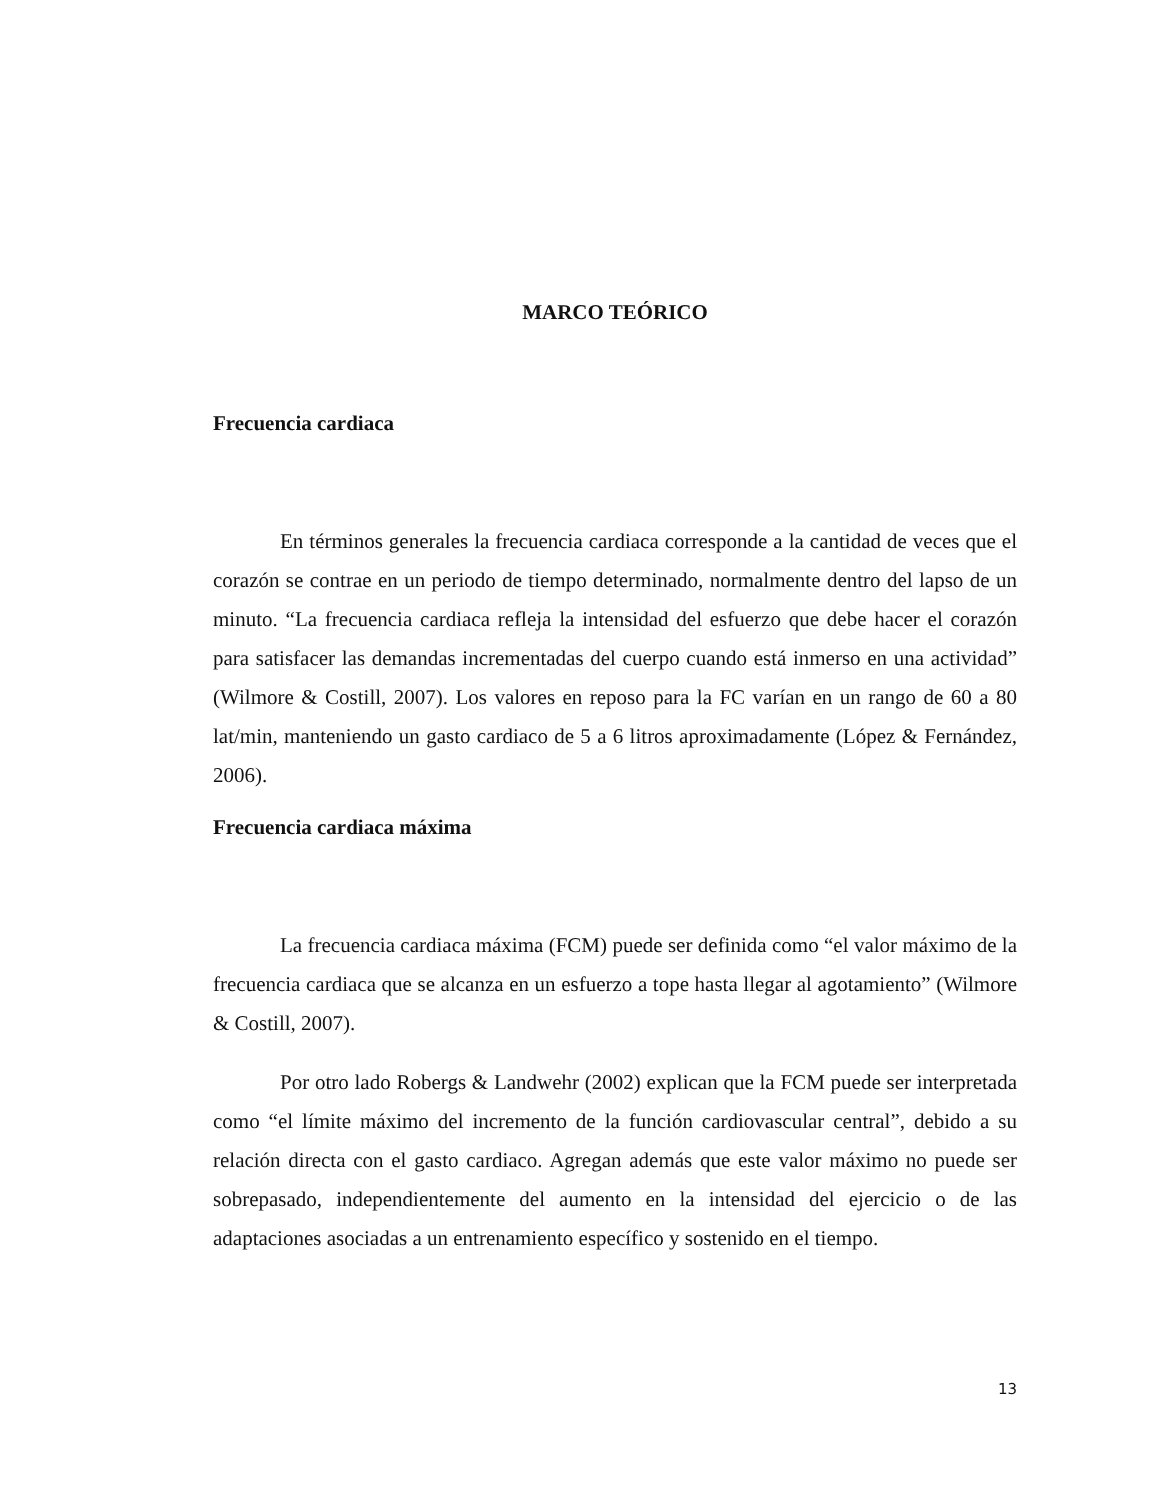MARCO TEÓRICO
Frecuencia cardiaca
En términos generales la frecuencia cardiaca corresponde a la cantidad de veces que el corazón se contrae en un periodo de tiempo determinado, normalmente dentro del lapso de un minuto. “La frecuencia cardiaca refleja la intensidad del esfuerzo que debe hacer el corazón para satisfacer las demandas incrementadas del cuerpo cuando está inmerso en una actividad” (Wilmore & Costill, 2007). Los valores en reposo para la FC varían en un rango de 60 a 80 lat/min, manteniendo un gasto cardiaco de 5 a 6 litros aproximadamente (López & Fernández, 2006).
Frecuencia cardiaca máxima
La frecuencia cardiaca máxima (FCM) puede ser definida como “el valor máximo de la frecuencia cardiaca que se alcanza en un esfuerzo a tope hasta llegar al agotamiento” (Wilmore & Costill, 2007).
Por otro lado Robergs & Landwehr (2002) explican que la FCM puede ser interpretada como “el límite máximo del incremento de la función cardiovascular central”, debido a su relación directa con el gasto cardiaco. Agregan además que este valor máximo no puede ser sobrepasado, independientemente del aumento en la intensidad del ejercicio o de las adaptaciones asociadas a un entrenamiento específico y sostenido en el tiempo.
13